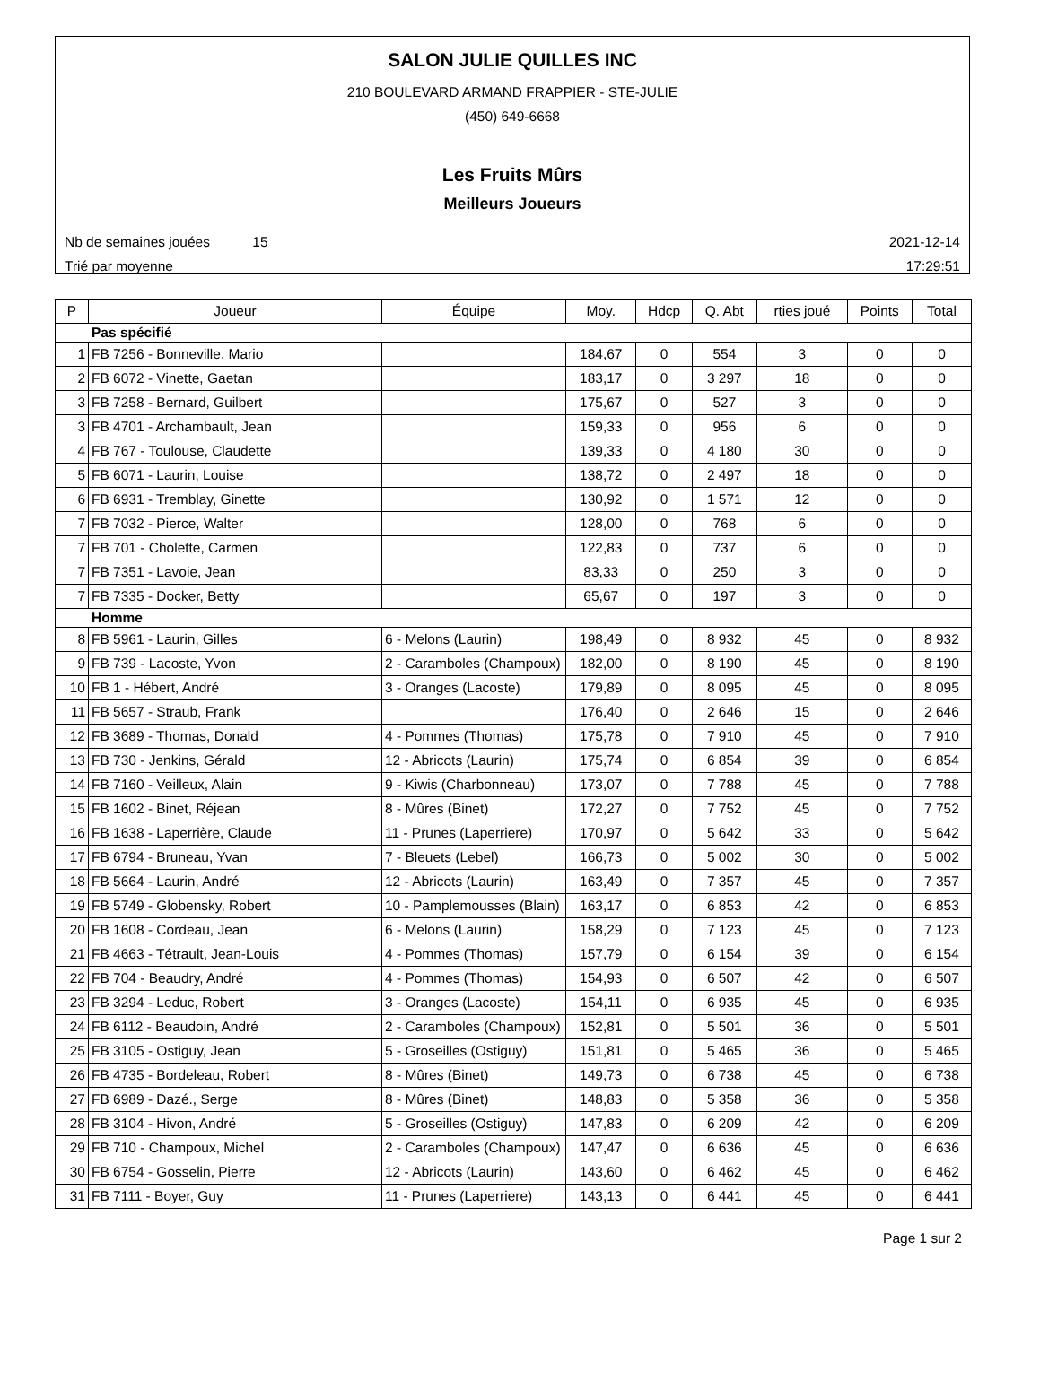SALON JULIE QUILLES INC
210 BOULEVARD ARMAND FRAPPIER - STE-JULIE
(450) 649-6668
Les Fruits Mûrs
Meilleurs Joueurs
Nb de semaines jouées 15 2021-12-14
Trié par moyenne 17:29:51
| P | Joueur | Équipe | Moy. | Hdcp | Q. Abt | rties joué | Points | Total |
| --- | --- | --- | --- | --- | --- | --- | --- | --- |
| Pas spécifié | | | | | | | | |
| 1 | FB 7256 - Bonneville, Mario | | 184,67 | 0 | 554 | 3 | 0 | 0 |
| 2 | FB 6072 - Vinette, Gaetan | | 183,17 | 0 | 3 297 | 18 | 0 | 0 |
| 3 | FB 7258 - Bernard, Guilbert | | 175,67 | 0 | 527 | 3 | 0 | 0 |
| 3 | FB 4701 - Archambault, Jean | | 159,33 | 0 | 956 | 6 | 0 | 0 |
| 4 | FB 767 - Toulouse, Claudette | | 139,33 | 0 | 4 180 | 30 | 0 | 0 |
| 5 | FB 6071 - Laurin, Louise | | 138,72 | 0 | 2 497 | 18 | 0 | 0 |
| 6 | FB 6931 - Tremblay, Ginette | | 130,92 | 0 | 1 571 | 12 | 0 | 0 |
| 7 | FB 7032 - Pierce, Walter | | 128,00 | 0 | 768 | 6 | 0 | 0 |
| 7 | FB 701 - Cholette, Carmen | | 122,83 | 0 | 737 | 6 | 0 | 0 |
| 7 | FB 7351 - Lavoie, Jean | | 83,33 | 0 | 250 | 3 | 0 | 0 |
| 7 | FB 7335 - Docker, Betty | | 65,67 | 0 | 197 | 3 | 0 | 0 |
| Homme | | | | | | | | |
| 8 | FB 5961 - Laurin, Gilles | 6 - Melons (Laurin) | 198,49 | 0 | 8 932 | 45 | 0 | 8 932 |
| 9 | FB 739 - Lacoste, Yvon | 2 - Caramboles (Champoux) | 182,00 | 0 | 8 190 | 45 | 0 | 8 190 |
| 10 | FB 1 - Hébert, André | 3 - Oranges (Lacoste) | 179,89 | 0 | 8 095 | 45 | 0 | 8 095 |
| 11 | FB 5657 - Straub, Frank | | 176,40 | 0 | 2 646 | 15 | 0 | 2 646 |
| 12 | FB 3689 - Thomas, Donald | 4 - Pommes (Thomas) | 175,78 | 0 | 7 910 | 45 | 0 | 7 910 |
| 13 | FB 730 - Jenkins, Gérald | 12 - Abricots (Laurin) | 175,74 | 0 | 6 854 | 39 | 0 | 6 854 |
| 14 | FB 7160 - Veilleux, Alain | 9 - Kiwis (Charbonneau) | 173,07 | 0 | 7 788 | 45 | 0 | 7 788 |
| 15 | FB 1602 - Binet, Réjean | 8 - Mûres (Binet) | 172,27 | 0 | 7 752 | 45 | 0 | 7 752 |
| 16 | FB 1638 - Laperrière, Claude | 11 - Prunes (Laperriere) | 170,97 | 0 | 5 642 | 33 | 0 | 5 642 |
| 17 | FB 6794 - Bruneau, Yvan | 7 - Bleuets (Lebel) | 166,73 | 0 | 5 002 | 30 | 0 | 5 002 |
| 18 | FB 5664 - Laurin, André | 12 - Abricots (Laurin) | 163,49 | 0 | 7 357 | 45 | 0 | 7 357 |
| 19 | FB 5749 - Globensky, Robert | 10 - Pamplemousses (Blain) | 163,17 | 0 | 6 853 | 42 | 0 | 6 853 |
| 20 | FB 1608 - Cordeau, Jean | 6 - Melons (Laurin) | 158,29 | 0 | 7 123 | 45 | 0 | 7 123 |
| 21 | FB 4663 - Tétrault, Jean-Louis | 4 - Pommes (Thomas) | 157,79 | 0 | 6 154 | 39 | 0 | 6 154 |
| 22 | FB 704 - Beaudry, André | 4 - Pommes (Thomas) | 154,93 | 0 | 6 507 | 42 | 0 | 6 507 |
| 23 | FB 3294 - Leduc, Robert | 3 - Oranges (Lacoste) | 154,11 | 0 | 6 935 | 45 | 0 | 6 935 |
| 24 | FB 6112 - Beaudoin, André | 2 - Caramboles (Champoux) | 152,81 | 0 | 5 501 | 36 | 0 | 5 501 |
| 25 | FB 3105 - Ostiguy, Jean | 5 - Groseilles (Ostiguy) | 151,81 | 0 | 5 465 | 36 | 0 | 5 465 |
| 26 | FB 4735 - Bordeleau, Robert | 8 - Mûres (Binet) | 149,73 | 0 | 6 738 | 45 | 0 | 6 738 |
| 27 | FB 6989 - Dazé., Serge | 8 - Mûres (Binet) | 148,83 | 0 | 5 358 | 36 | 0 | 5 358 |
| 28 | FB 3104 - Hivon, André | 5 - Groseilles (Ostiguy) | 147,83 | 0 | 6 209 | 42 | 0 | 6 209 |
| 29 | FB 710 - Champoux, Michel | 2 - Caramboles (Champoux) | 147,47 | 0 | 6 636 | 45 | 0 | 6 636 |
| 30 | FB 6754 - Gosselin, Pierre | 12 - Abricots (Laurin) | 143,60 | 0 | 6 462 | 45 | 0 | 6 462 |
| 31 | FB 7111 - Boyer, Guy | 11 - Prunes (Laperriere) | 143,13 | 0 | 6 441 | 45 | 0 | 6 441 |
Page 1 sur 2